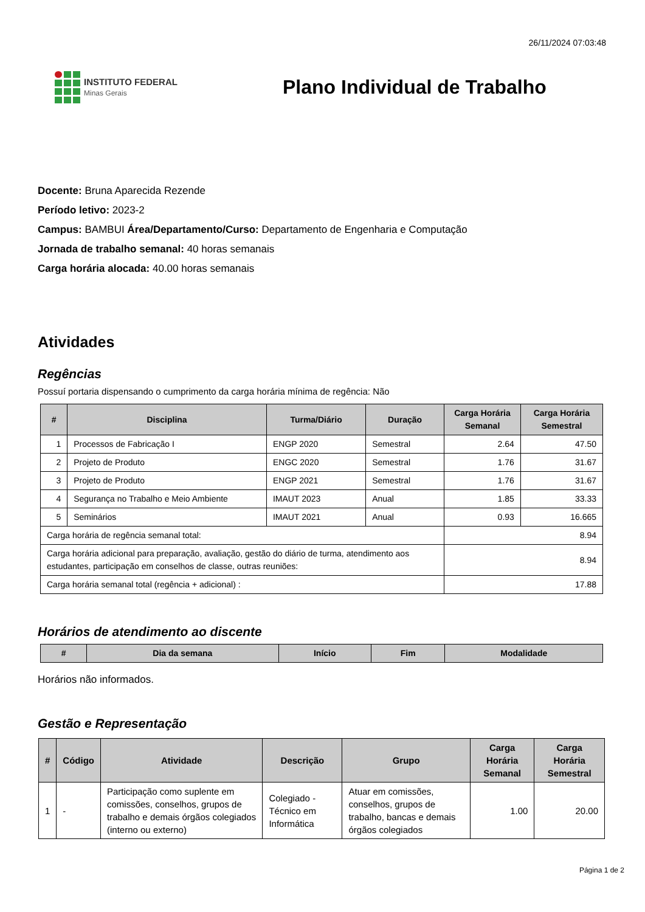26/11/2024 07:03:48
INSTITUTO FEDERAL
Minas Gerais
Plano Individual de Trabalho
Docente: Bruna Aparecida Rezende
Período letivo: 2023-2
Campus: BAMBUI Área/Departamento/Curso: Departamento de Engenharia e Computação
Jornada de trabalho semanal: 40 horas semanais
Carga horária alocada: 40.00 horas semanais
Atividades
Regências
Possuí portaria dispensando o cumprimento da carga horária mínima de regência: Não
| # | Disciplina | Turma/Diário | Duração | Carga Horária Semanal | Carga Horária Semestral |
| --- | --- | --- | --- | --- | --- |
| 1 | Processos de Fabricação I | ENGP 2020 | Semestral | 2.64 | 47.50 |
| 2 | Projeto de Produto | ENGC 2020 | Semestral | 1.76 | 31.67 |
| 3 | Projeto de Produto | ENGP 2021 | Semestral | 1.76 | 31.67 |
| 4 | Segurança no Trabalho e Meio Ambiente | IMAUT 2023 | Anual | 1.85 | 33.33 |
| 5 | Seminários | IMAUT 2021 | Anual | 0.93 | 16.665 |
| Carga horária de regência semanal total: | | | | 8.94 | |
| Carga horária adicional para preparação, avaliação, gestão do diário de turma, atendimento aos estudantes, participação em conselhos de classe, outras reuniões: | | | | 8.94 | |
| Carga horária semanal total (regência + adicional) : | | | | 17.88 | |
Horários de atendimento ao discente
| # | Dia da semana | Início | Fim | Modalidade |
| --- | --- | --- | --- | --- |
Horários não informados.
Gestão e Representação
| # | Código | Atividade | Descrição | Grupo | Carga Horária Semanal | Carga Horária Semestral |
| --- | --- | --- | --- | --- | --- | --- |
| 1 | - | Participação como suplente em comissões, conselhos, grupos de trabalho e demais órgãos colegiados (interno ou externo) | Colegiado - Técnico em Informática | Atuar em comissões, conselhos, grupos de trabalho, bancas e demais órgãos colegiados | 1.00 | 20.00 |
Página 1 de 2